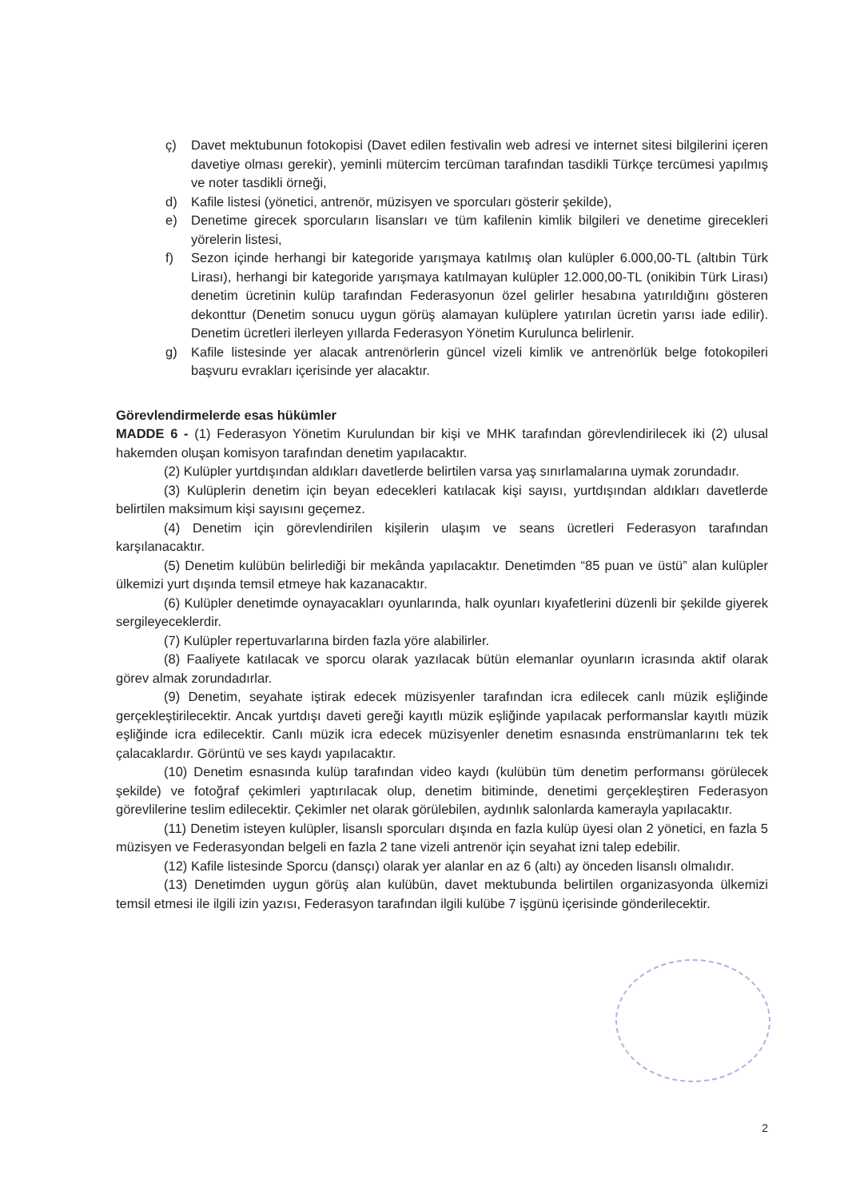ç) Davet mektubunun fotokopisi (Davet edilen festivalin web adresi ve internet sitesi bilgilerini içeren davetiye olması gerekir), yeminli mütercim tercüman tarafından tasdikli Türkçe tercümesi yapılmış ve noter tasdikli örneği,
d) Kafile listesi (yönetici, antrenör, müzisyen ve sporcuları gösterir şekilde),
e) Denetime girecek sporcuların lisansları ve tüm kafilenin kimlik bilgileri ve denetime girecekleri yörelerin listesi,
f) Sezon içinde herhangi bir kategoride yarışmaya katılmış olan kulüpler 6.000,00-TL (altıbin Türk Lirası), herhangi bir kategoride yarışmaya katılmayan kulüpler 12.000,00-TL (onikibin Türk Lirası) denetim ücretinin kulüp tarafından Federasyonun özel gelirler hesabına yatırıldığını gösteren dekonttur (Denetim sonucu uygun görüş alamayan kulüplere yatırılan ücretin yarısı iade edilir). Denetim ücretleri ilerleyen yıllarda Federasyon Yönetim Kurulunca belirlenir.
g) Kafile listesinde yer alacak antrenörlerin güncel vizeli kimlik ve antrenörlük belge fotokopileri başvuru evrakları içerisinde yer alacaktır.
Görevlendirmelerde esas hükümler
MADDE 6 - (1) Federasyon Yönetim Kurulundan bir kişi ve MHK tarafından görevlendirilecek iki (2) ulusal hakemden oluşan komisyon tarafından denetim yapılacaktır.
(2) Kulüpler yurtdışından aldıkları davetlerde belirtilen varsa yaş sınırlamalarına uymak zorundadır.
(3) Kulüplerin denetim için beyan edecekleri katılacak kişi sayısı, yurtdışından aldıkları davetlerde belirtilen maksimum kişi sayısını geçemez.
(4) Denetim için görevlendirilen kişilerin ulaşım ve seans ücretleri Federasyon tarafından karşılanacaktır.
(5) Denetim kulübün belirlediği bir mekânda yapılacaktır. Denetimden “85 puan ve üstü” alan kulüpler ülkemizi yurt dışında temsil etmeye hak kazanacaktır.
(6) Kulüpler denetimde oynayacakları oyunlarında, halk oyunları kıyafetlerini düzenli bir şekilde giyerek sergileyeceklerdir.
(7) Kulüpler repertuvarlarına birden fazla yöre alabilirler.
(8) Faaliyete katılacak ve sporcu olarak yazılacak bütün elemanlar oyunların icrasında aktif olarak görev almak zorundadırlar.
(9) Denetim, seyahate iştirak edecek müzisyenler tarafından icra edilecek canlı müzik eşliğinde gerçekleştirilecektir. Ancak yurtdışı daveti gereği kayıtlı müzik eşliğinde yapılacak performanslar kayıtlı müzik eşliğinde icra edilecektir. Canlı müzik icra edecek müzisyenler denetim esnasında enstrümanlarını tek tek çalacaklardır. Görüntü ve ses kaydı yapılacaktır.
(10) Denetim esnasında kulüp tarafından video kaydı (kulübün tüm denetim performansı görülecek şekilde) ve fotoğraf çekimleri yaptırılacak olup, denetim bitiminde, denetimi gerçekleştiren Federasyon görevlilerine teslim edilecektir. Çekimler net olarak görülebilen, aydınlık salonlarda kamerayla yapılacaktır.
(11) Denetim isteyen kulüpler, lisanslı sporcuları dışında en fazla kulüp üyesi olan 2 yönetici, en fazla 5 müzisyen ve Federasyondan belgeli en fazla 2 tane vizeli antrenör için seyahat izni talep edebilir.
(12) Kafile listesinde Sporcu (dansçı) olarak yer alanlar en az 6 (altı) ay önceden lisanslı olmalıdır.
(13) Denetimden uygun görüş alan kulübün, davet mektubunda belirtilen organizasyonda ülkemizi temsil etmesi ile ilgili izin yazısı, Federasyon tarafından ilgili kulübe 7 işgünü içerisinde gönderilecektir.
2